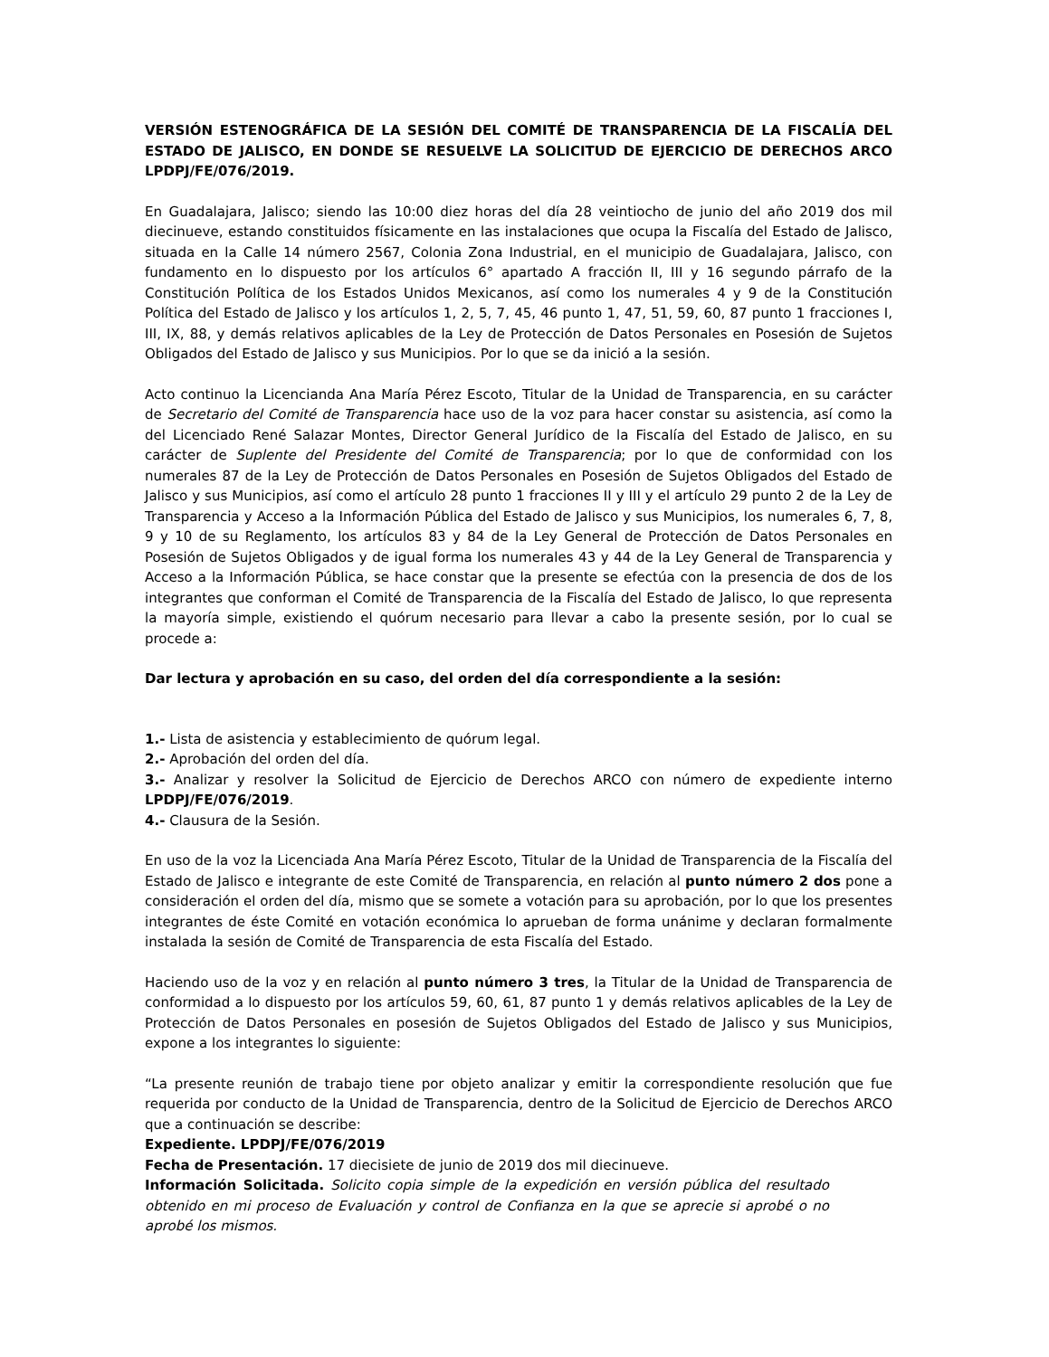VERSIÓN ESTENOGRÁFICA DE LA SESIÓN DEL COMITÉ DE TRANSPARENCIA DE LA FISCALÍA DEL ESTADO DE JALISCO, EN DONDE SE RESUELVE LA SOLICITUD DE EJERCICIO DE DERECHOS ARCO LPDPJ/FE/076/2019.
En Guadalajara, Jalisco; siendo las 10:00 diez horas del día 28 veintiocho de junio del año 2019 dos mil diecinueve, estando constituidos físicamente en las instalaciones que ocupa la Fiscalía del Estado de Jalisco, situada en la Calle 14 número 2567, Colonia Zona Industrial, en el municipio de Guadalajara, Jalisco, con fundamento en lo dispuesto por los artículos 6° apartado A fracción II, III y 16 segundo párrafo de la Constitución Política de los Estados Unidos Mexicanos, así como los numerales 4 y 9 de la Constitución Política del Estado de Jalisco y los artículos 1, 2, 5, 7, 45, 46 punto 1, 47, 51, 59, 60, 87 punto 1 fracciones I, III, IX, 88, y demás relativos aplicables de la Ley de Protección de Datos Personales en Posesión de Sujetos Obligados del Estado de Jalisco y sus Municipios. Por lo que se da inició a la sesión.
Acto continuo la Licencianda Ana María Pérez Escoto, Titular de la Unidad de Transparencia, en su carácter de Secretario del Comité de Transparencia hace uso de la voz para hacer constar su asistencia, así como la del Licenciado René Salazar Montes, Director General Jurídico de la Fiscalía del Estado de Jalisco, en su carácter de Suplente del Presidente del Comité de Transparencia; por lo que de conformidad con los numerales 87 de la Ley de Protección de Datos Personales en Posesión de Sujetos Obligados del Estado de Jalisco y sus Municipios, así como el artículo 28 punto 1 fracciones II y III y el artículo 29 punto 2 de la Ley de Transparencia y Acceso a la Información Pública del Estado de Jalisco y sus Municipios, los numerales 6, 7, 8, 9 y 10 de su Reglamento, los artículos 83 y 84 de la Ley General de Protección de Datos Personales en Posesión de Sujetos Obligados y de igual forma los numerales 43 y 44 de la Ley General de Transparencia y Acceso a la Información Pública, se hace constar que la presente se efectúa con la presencia de dos de los integrantes que conforman el Comité de Transparencia de la Fiscalía del Estado de Jalisco, lo que representa la mayoría simple, existiendo el quórum necesario para llevar a cabo la presente sesión, por lo cual se procede a:
Dar lectura y aprobación en su caso, del orden del día correspondiente a la sesión:
1.- Lista de asistencia y establecimiento de quórum legal.
2.- Aprobación del orden del día.
3.- Analizar y resolver la Solicitud de Ejercicio de Derechos ARCO con número de expediente interno LPDPJ/FE/076/2019.
4.- Clausura de la Sesión.
En uso de la voz la Licenciada Ana María Pérez Escoto, Titular de la Unidad de Transparencia de la Fiscalía del Estado de Jalisco e integrante de este Comité de Transparencia, en relación al punto número 2 dos pone a consideración el orden del día, mismo que se somete a votación para su aprobación, por lo que los presentes integrantes de éste Comité en votación económica lo aprueban de forma unánime y declaran formalmente instalada la sesión de Comité de Transparencia de esta Fiscalía del Estado.
Haciendo uso de la voz y en relación al punto número 3 tres, la Titular de la Unidad de Transparencia de conformidad a lo dispuesto por los artículos 59, 60, 61, 87 punto 1 y demás relativos aplicables de la Ley de Protección de Datos Personales en posesión de Sujetos Obligados del Estado de Jalisco y sus Municipios, expone a los integrantes lo siguiente:
“La presente reunión de trabajo tiene por objeto analizar y emitir la correspondiente resolución que fue requerida por conducto de la Unidad de Transparencia, dentro de la Solicitud de Ejercicio de Derechos ARCO que a continuación se describe:
Expediente. LPDPJ/FE/076/2019
Fecha de Presentación. 17 diecisiete de junio de 2019 dos mil diecinueve.
Información Solicitada. Solicito copia simple de la expedición en versión pública del resultado obtenido en mi proceso de Evaluación y control de Confianza en la que se aprecie si aprobé o no aprobé los mismos.